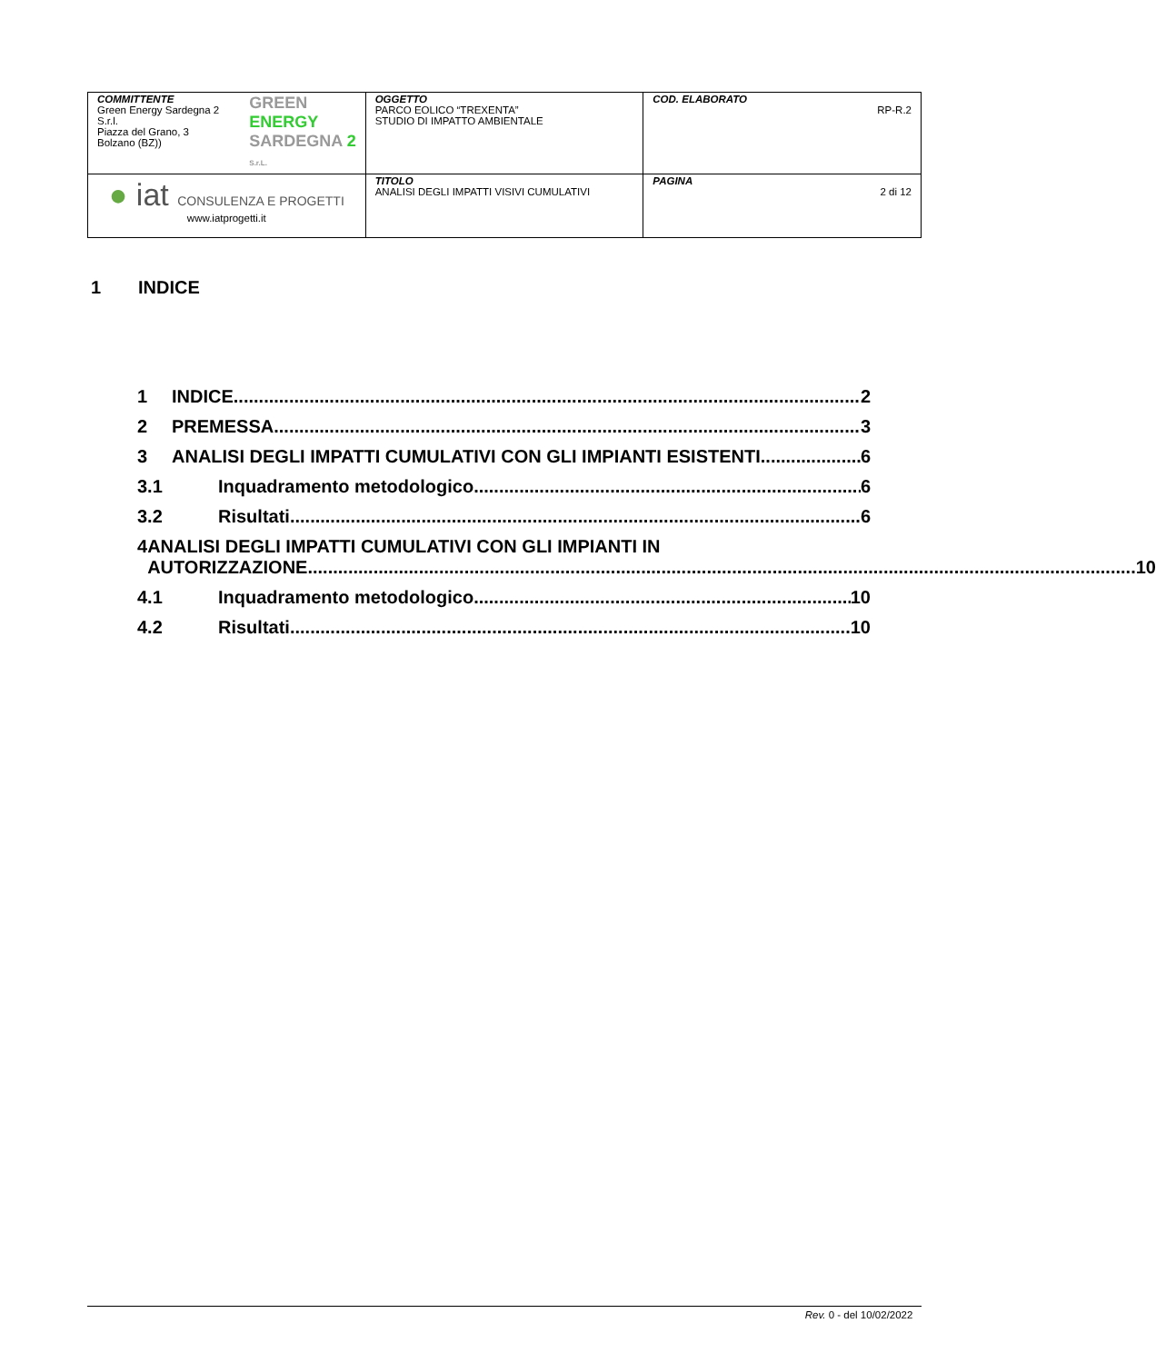| COMMITTENTE Green Energy Sardegna 2 S.r.l. Piazza del Grano, 3 Bolzano (BZ)) GREEN ENERGY SARDEGNA 2 S.r.L. | OGGETTO PARCO EOLICO “TREXENTA” STUDIO DI IMPATTO AMBIENTALE | COD. ELABORATO RP-R.2 |
| ● iat CONSULENZA E PROGETTI www.iatprogetti.it | TITOLO ANALISI DEGLI IMPATTI VISIVI CUMULATIVI | PAGINA 2 di 12 |
1 INDICE
1 INDICE 2
2 PREMESSA 3
3 ANALISI DEGLI IMPATTI CUMULATIVI CON GLI IMPIANTI ESISTENTI 6
3.1 Inquadramento metodologico 6
3.2 Risultati 6
4 ANALISI DEGLI IMPATTI CUMULATIVI CON GLI IMPIANTI IN
AUTORIZZAZIONE 10
4.1 Inquadramento metodologico 10
4.2 Risultati 10
Rev. 0 - del 10/02/2022